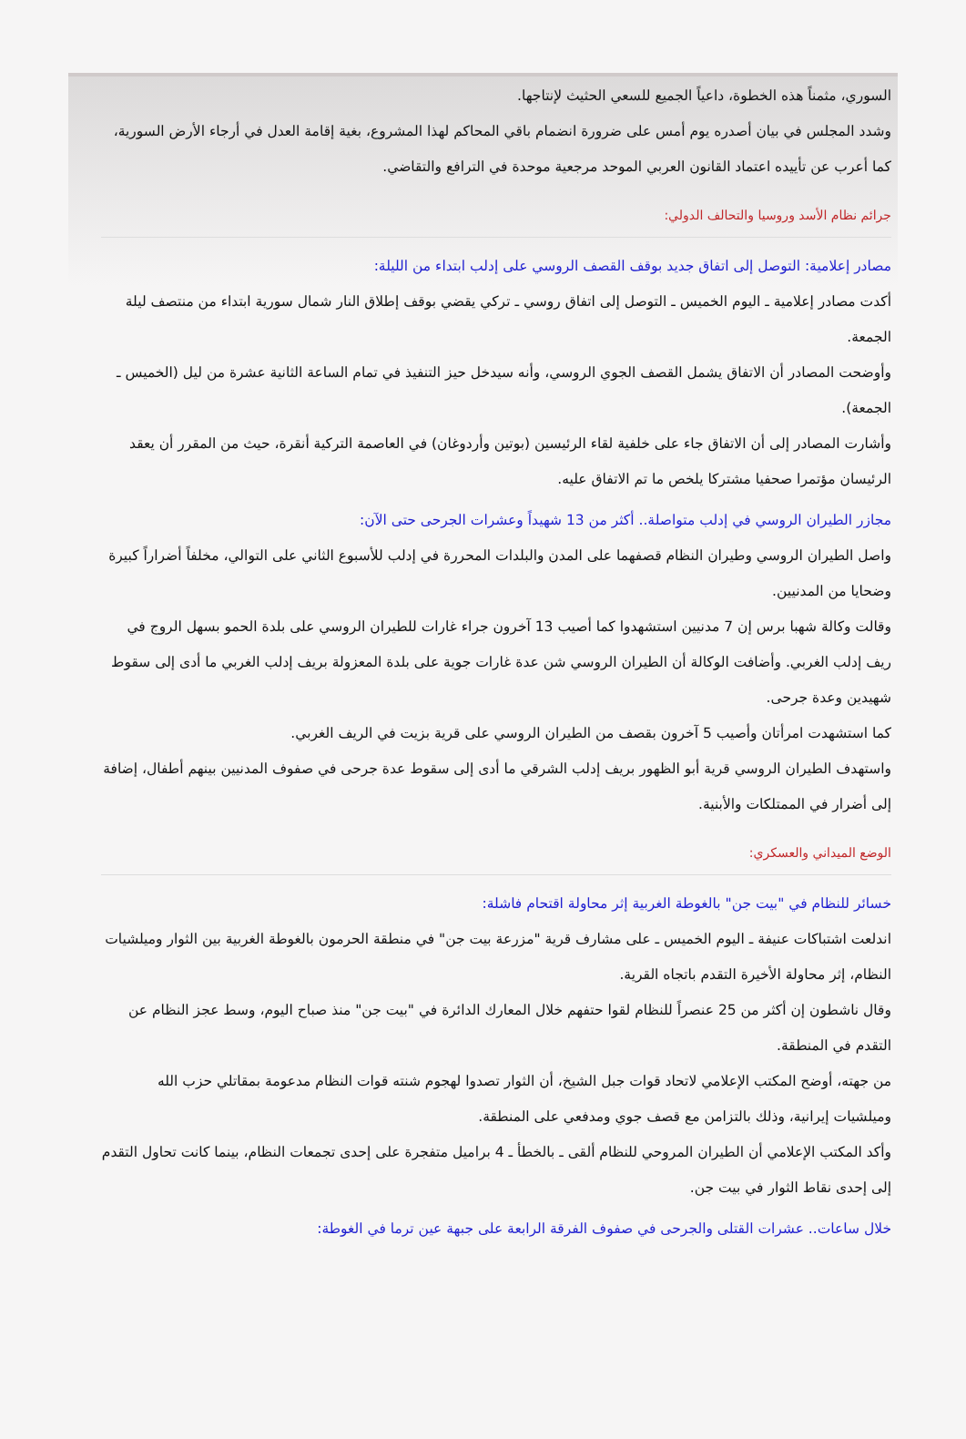السوري، مثمناً هذه الخطوة، داعياً الجميع للسعي الحثيث لإنتاجها.
وشدد المجلس في بيان أصدره يوم أمس على ضرورة انضمام باقي المحاكم لهذا المشروع، بغية إقامة العدل في أرجاء الأرض السورية، كما أعرب عن تأييده اعتماد القانون العربي الموحد مرجعية موحدة في الترافع والتقاضي.
جرائم نظام الأسد وروسيا والتحالف الدولي:
مصادر إعلامية: التوصل إلى اتفاق جديد بوقف القصف الروسي على إدلب ابتداء من الليلة:
أكدت مصادر إعلامية ـ اليوم الخميس ـ التوصل إلى اتفاق روسي ـ تركي يقضي بوقف إطلاق النار شمال سورية ابتداء من منتصف ليلة الجمعة.
وأوضحت المصادر أن الاتفاق يشمل القصف الجوي الروسي، وأنه سيدخل حيز التنفيذ في تمام الساعة الثانية عشرة من ليل (الخميس ـ الجمعة).
وأشارت المصادر إلى أن الاتفاق جاء على خلفية لقاء الرئيسين (بوتين وأردوغان) في العاصمة التركية أنقرة، حيث من المقرر أن يعقد الرئيسان مؤتمرا صحفيا مشتركا يلخص ما تم الاتفاق عليه.
مجازر الطيران الروسي في إدلب متواصلة.. أكثر من 13 شهيداً وعشرات الجرحى حتى الآن:
واصل الطيران الروسي وطيران النظام قصفهما على المدن والبلدات المحررة في إدلب للأسبوع الثاني على التوالي، مخلفاً أضراراً كبيرة وضحايا من المدنيين.
وقالت وكالة شهبا برس إن 7 مدنيين استشهدوا كما أصيب 13 آخرون جراء غارات للطيران الروسي على بلدة الحمو بسهل الروج في ريف إدلب الغربي. وأضافت الوكالة أن الطيران الروسي شن عدة غارات جوية على بلدة المعزولة بريف إدلب الغربي ما أدى إلى سقوط شهيدين وعدة جرحى.
كما استشهدت امرأتان وأصيب 5 آخرون بقصف من الطيران الروسي على قرية بزيت في الريف الغربي.
واستهدف الطيران الروسي قرية أبو الظهور بريف إدلب الشرقي ما أدى إلى سقوط عدة جرحى في صفوف المدنيين بينهم أطفال، إضافة إلى أضرار في الممتلكات والأبنية.
الوضع الميداني والعسكري:
خسائر للنظام في "بيت جن" بالغوطة الغربية إثر محاولة اقتحام فاشلة:
اندلعت اشتباكات عنيفة ـ اليوم الخميس ـ على مشارف قرية "مزرعة بيت جن" في منطقة الحرمون بالغوطة الغربية بين الثوار وميلشيات النظام، إثر محاولة الأخيرة التقدم باتجاه القرية.
وقال ناشطون إن أكثر من 25 عنصراً للنظام لقوا حتفهم خلال المعارك الدائرة في "بيت جن" منذ صباح اليوم، وسط عجز النظام عن التقدم في المنطقة.
من جهته، أوضح المكتب الإعلامي لاتحاد قوات جبل الشيخ، أن الثوار تصدوا لهجوم شنته قوات النظام مدعومة بمقاتلي حزب الله وميلشيات إيرانية، وذلك بالتزامن مع قصف جوي ومدفعي على المنطقة.
وأكد المكتب الإعلامي أن الطيران المروحي للنظام ألقى ـ بالخطأ ـ 4 براميل متفجرة على إحدى تجمعات النظام، بينما كانت تحاول التقدم إلى إحدى نقاط الثوار في بيت جن.
خلال ساعات.. عشرات القتلى والجرحى في صفوف الفرقة الرابعة على جبهة عين ترما في الغوطة: